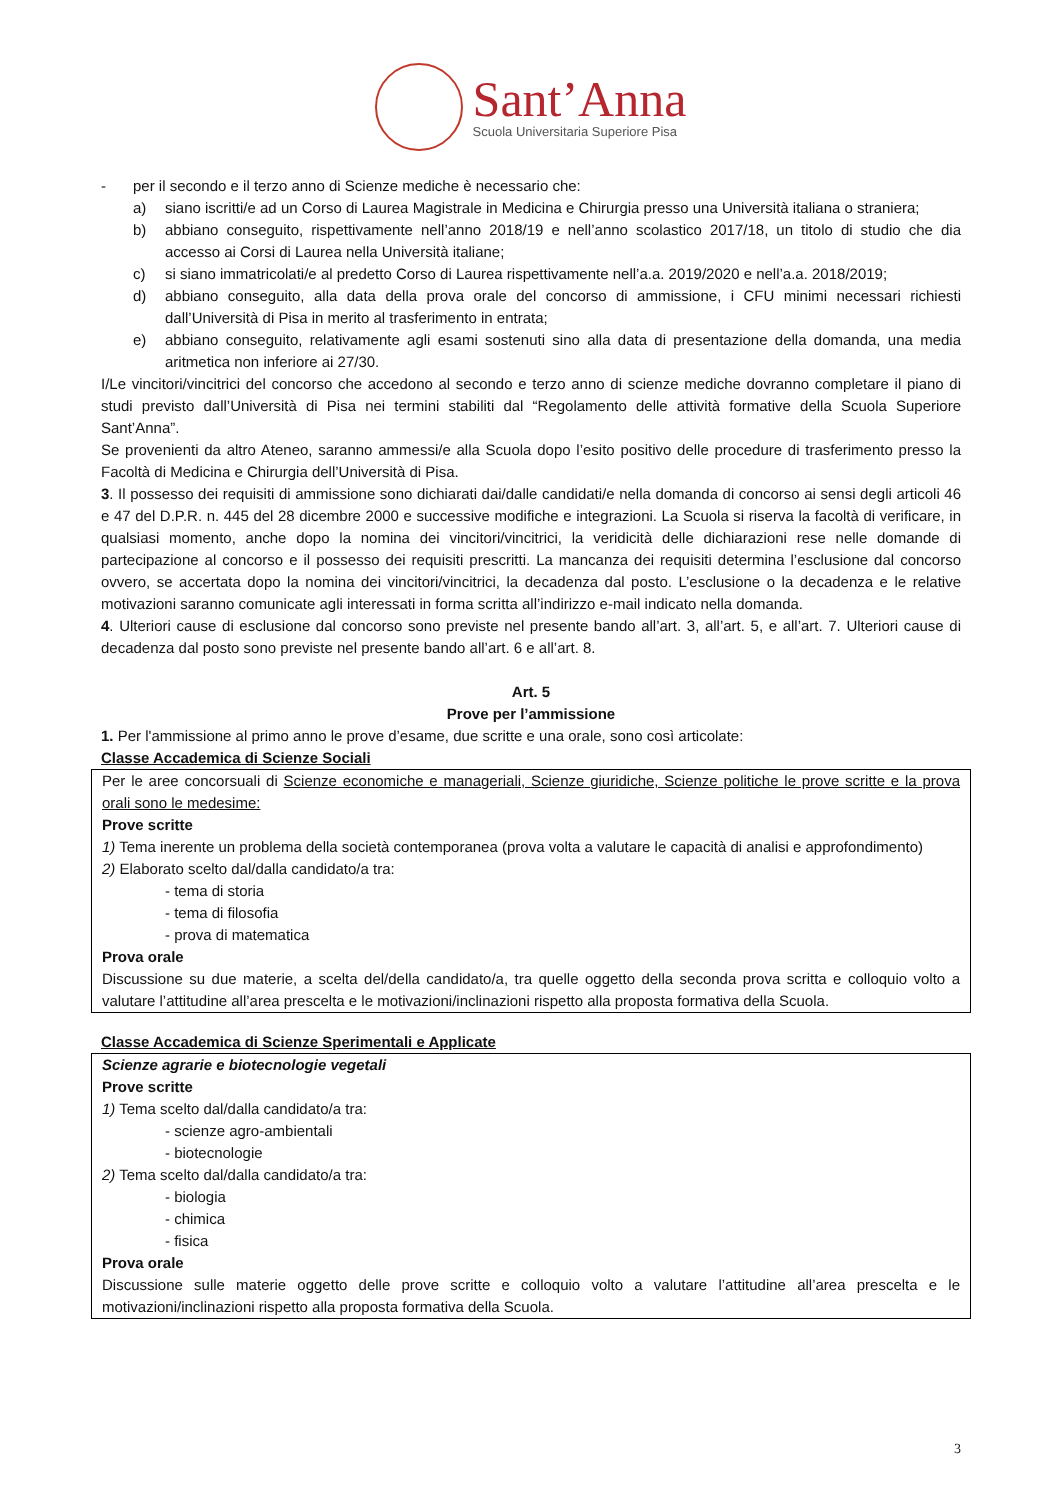Sant’Anna
Scuola Universitaria Superiore Pisa
- per il secondo e il terzo anno di Scienze mediche è necessario che:
a) siano iscritti/e ad un Corso di Laurea Magistrale in Medicina e Chirurgia presso una Università italiana o straniera;
b) abbiano conseguito, rispettivamente nell’anno 2018/19 e nell’anno scolastico 2017/18, un titolo di studio che dia accesso ai Corsi di Laurea nella Università italiane;
c) si siano immatricolati/e al predetto Corso di Laurea rispettivamente nell’a.a. 2019/2020 e nell’a.a. 2018/2019;
d) abbiano conseguito, alla data della prova orale del concorso di ammissione, i CFU minimi necessari richiesti dall’Università di Pisa in merito al trasferimento in entrata;
e) abbiano conseguito, relativamente agli esami sostenuti sino alla data di presentazione della domanda, una media aritmetica non inferiore ai 27/30.
I/Le vincitori/vincitrici del concorso che accedono al secondo e terzo anno di scienze mediche dovranno completare il piano di studi previsto dall’Università di Pisa nei termini stabiliti dal “Regolamento delle attività formative della Scuola Superiore Sant’Anna”.
Se provenienti da altro Ateneo, saranno ammessi/e alla Scuola dopo l’esito positivo delle procedure di trasferimento presso la Facoltà di Medicina e Chirurgia dell’Università di Pisa.
3. Il possesso dei requisiti di ammissione sono dichiarati dai/dalle candidati/e nella domanda di concorso ai sensi degli articoli 46 e 47 del D.P.R. n. 445 del 28 dicembre 2000 e successive modifiche e integrazioni. La Scuola si riserva la facoltà di verificare, in qualsiasi momento, anche dopo la nomina dei vincitori/vincitrici, la veridicità delle dichiarazioni rese nelle domande di partecipazione al concorso e il possesso dei requisiti prescritti. La mancanza dei requisiti determina l’esclusione dal concorso ovvero, se accertata dopo la nomina dei vincitori/vincitrici, la decadenza dal posto. L’esclusione o la decadenza e le relative motivazioni saranno comunicate agli interessati in forma scritta all’indirizzo e-mail indicato nella domanda.
4. Ulteriori cause di esclusione dal concorso sono previste nel presente bando all’art. 3, all’art. 5, e all’art. 7. Ulteriori cause di decadenza dal posto sono previste nel presente bando all’art. 6 e all’art. 8.
Art. 5
Prove per l’ammissione
1. Per l'ammissione al primo anno le prove d’esame, due scritte e una orale, sono così articolate:
Classe Accademica di Scienze Sociali
Per le aree concorsuali di Scienze economiche e manageriali, Scienze giuridiche, Scienze politiche le prove scritte e la prova orali sono le medesime:
Prove scritte
1) Tema inerente un problema della società contemporanea (prova volta a valutare le capacità di analisi e approfondimento)
2) Elaborato scelto dal/dalla candidato/a tra:
- tema di storia
- tema di filosofia
- prova di matematica
Prova orale
Discussione su due materie, a scelta del/della candidato/a, tra quelle oggetto della seconda prova scritta e colloquio volto a valutare l’attitudine all’area prescelta e le motivazioni/inclinazioni rispetto alla proposta formativa della Scuola.
Classe Accademica di Scienze Sperimentali e Applicate
Scienze agrarie e biotecnologie vegetali
Prove scritte
1) Tema scelto dal/dalla candidato/a tra:
- scienze agro-ambientali
- biotecnologie
2) Tema scelto dal/dalla candidato/a tra:
- biologia
- chimica
- fisica
Prova orale
Discussione sulle materie oggetto delle prove scritte e colloquio volto a valutare l’attitudine all’area prescelta e le motivazioni/inclinazioni rispetto alla proposta formativa della Scuola.
3